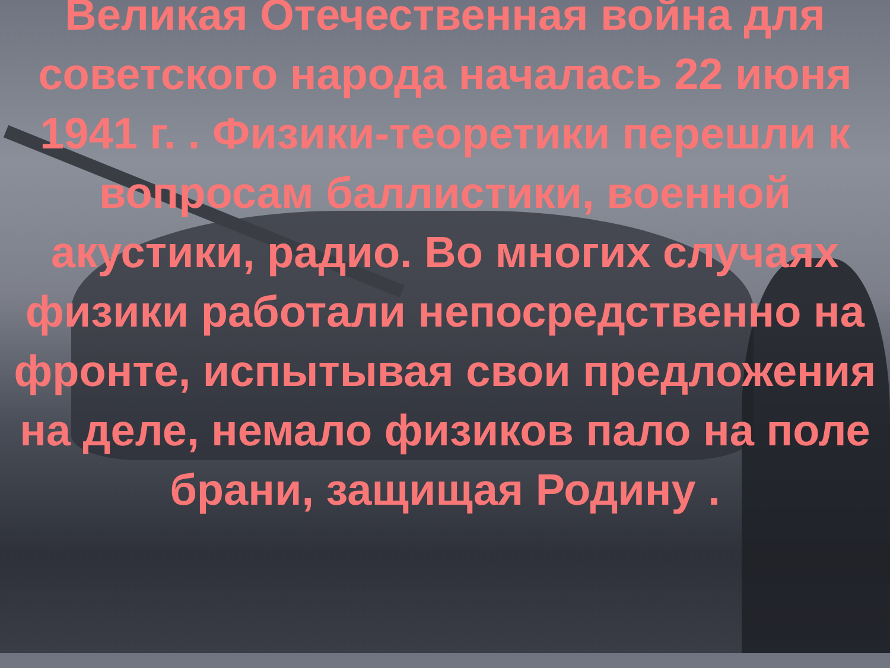Великая Отечественная война для советского народа началась 22 июня 1941 г. . Физики-теоретики перешли к вопросам баллистики, военной акустики, радио. Во многих случаях физики работали непосредственно на фронте, испытывая свои предложения на деле, немало физиков пало на поле брани, защищая Родину .